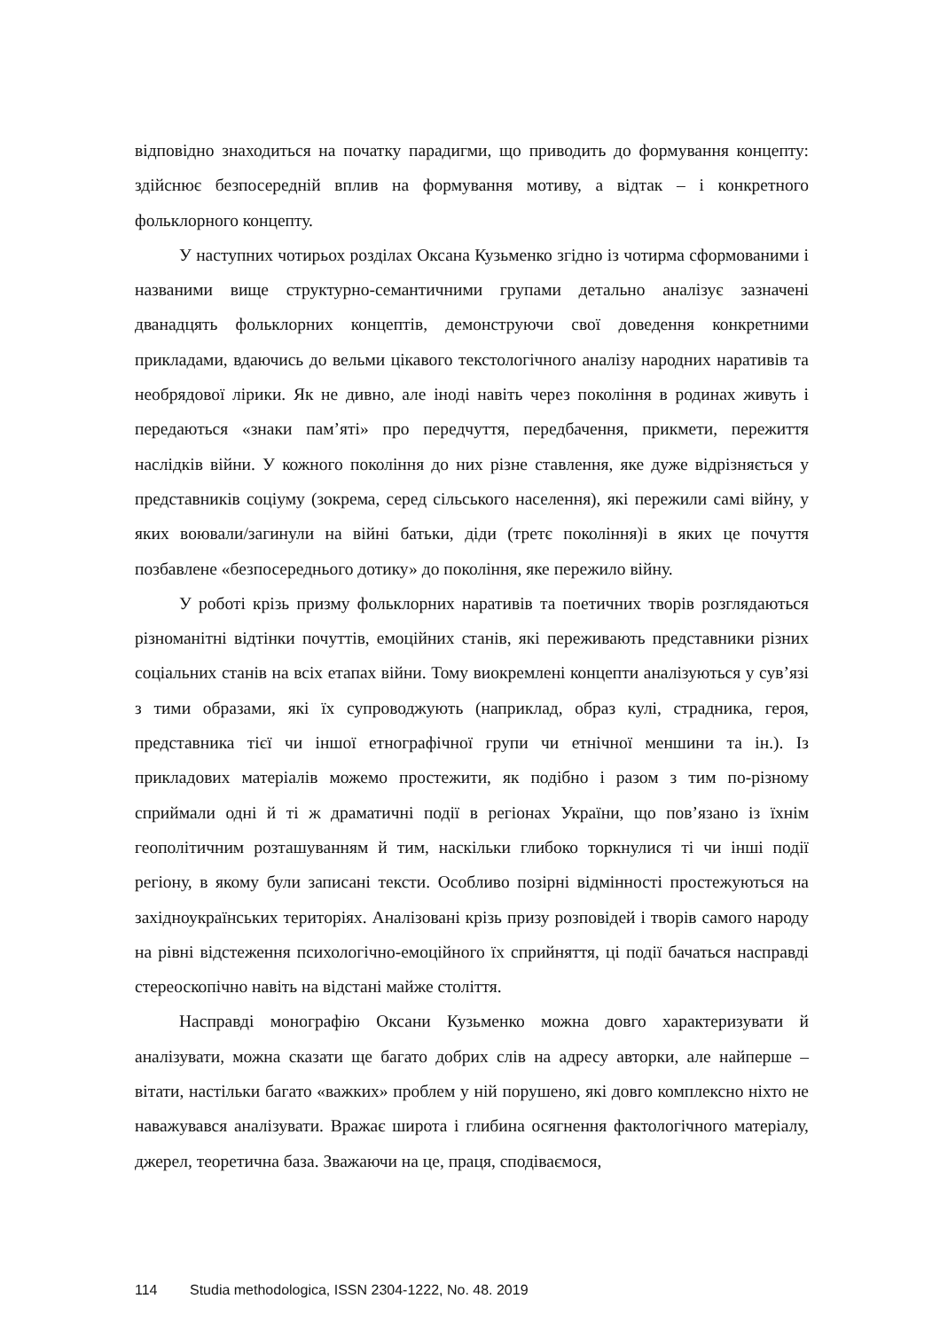відповідно знаходиться на початку парадигми, що приводить до формування концепту: здійснює безпосередній вплив на формування мотиву, а відтак – і конкретного фольклорного концепту.
У наступних чотирьох розділах Оксана Кузьменко згідно із чотирма сформованими і названими вище структурно-семантичними групами детально аналізує зазначені дванадцять фольклорних концептів, демонструючи свої доведення конкретними прикладами, вдаючись до вельми цікавого текстологічного аналізу народних наративів та необрядової лірики. Як не дивно, але іноді навіть через покоління в родинах живуть і передаються «знаки пам’яті» про передчуття, передбачення, прикмети, пережиття наслідків війни. У кожного покоління до них різне ставлення, яке дуже відрізняється у представників соціуму (зокрема, серед сільського населення), які пережили самі війну, у яких воювали/загинули на війні батьки, діди (третє покоління)і в яких це почуття позбавлене «безпосереднього дотику» до покоління, яке пережило війну.
У роботі крізь призму фольклорних наративів та поетичних творів розглядаються різноманітні відтінки почуттів, емоційних станів, які переживають представники різних соціальних станів на всіх етапах війни. Тому виокремлені концепти аналізуються у сув’язі з тими образами, які їх супроводжують (наприклад, образ кулі, страдника, героя, представника тієї чи іншої етнографічної групи чи етнічної меншини та ін.). Із прикладових матеріалів можемо простежити, як подібно і разом з тим по-різному сприймали одні й ті ж драматичні події в регіонах України, що пов’язано із їхнім геополітичним розташуванням й тим, наскільки глибоко торкнулися ті чи інші події регіону, в якому були записані тексти. Особливо позірні відмінності простежуються на західноукраїнських територіях. Аналізовані крізь призу розповідей і творів самого народу на рівні відстеження психологічно-емоційного їх сприйняття, ці події бачаться насправді стереоскопічно навіть на відстані майже століття.
Насправді монографію Оксани Кузьменко можна довго характеризувати й аналізувати, можна сказати ще багато добрих слів на адресу авторки, але найперше – вітати, настільки багато «важких» проблем у ній порушено, які довго комплексно ніхто не наважувався аналізувати. Вражає широта і глибина осягнення фактологічного матеріалу, джерел, теоретична база. Зважаючи на це, праця, сподіваємося,
114 Studia methodologica, ISSN 2304-1222, No. 48. 2019